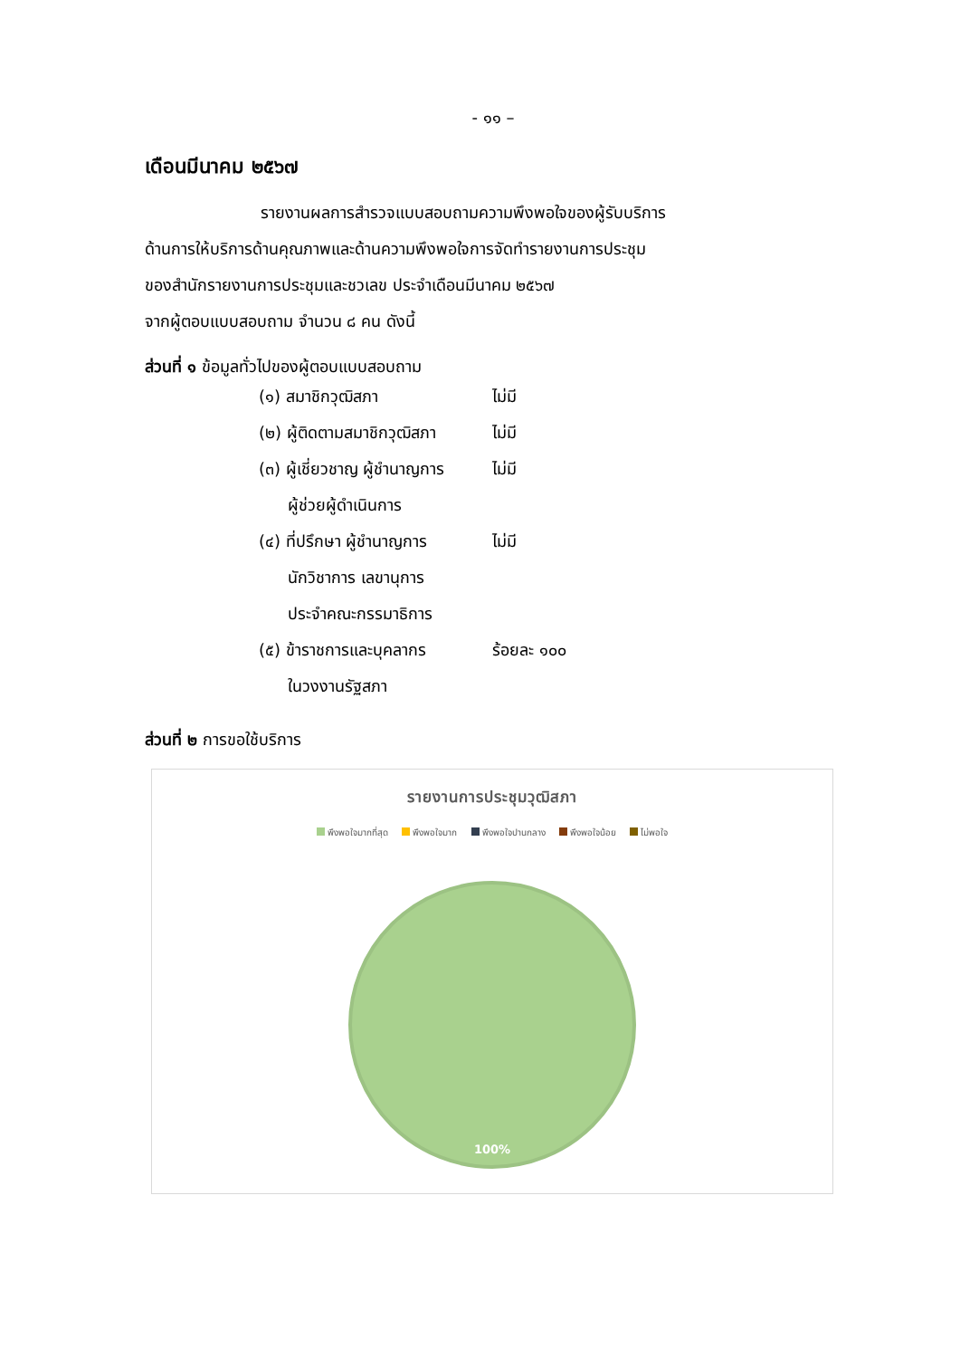- ๑๑ –
เดือนมีนาคม ๒๕๖๗
รายงานผลการสำรวจแบบสอบถามความพึงพอใจของผู้รับบริการ
ด้านการให้บริการด้านคุณภาพและด้านความพึงพอใจการจัดทำรายงานการประชุม
ของสำนักรายงานการประชุมและชวเลข ประจำเดือนมีนาคม ๒๕๖๗
จากผู้ตอบแบบสอบถาม จำนวน ๘ คน ดังนี้
ส่วนที่ ๑ ข้อมูลทั่วไปของผู้ตอบแบบสอบถาม
| (๑) สมาชิกวุฒิสภา | ไม่มี |
| (๒) ผู้ติดตามสมาชิกวุฒิสภา | ไม่มี |
| (๓) ผู้เชี่ยวชาญ ผู้ชำนาญการ | ไม่มี |
| ผู้ช่วยผู้ดำเนินการ | |
| (๔) ที่ปรึกษา ผู้ชำนาญการ | ไม่มี |
| นักวิชาการ เลขานุการ | |
| ประจำคณะกรรมาธิการ | |
| (๕) ข้าราชการและบุคลากร | ร้อยละ ๑๐๐ |
| ในวงงานรัฐสภา | |
ส่วนที่ ๒ การขอใช้บริการ
รายงานการประชุมวุฒิสภา
พึงพอใจมากที่สุด พึงพอใจมาก พึงพอใจปานกลาง พึงพอใจน้อย ไม่พอใจ
100%